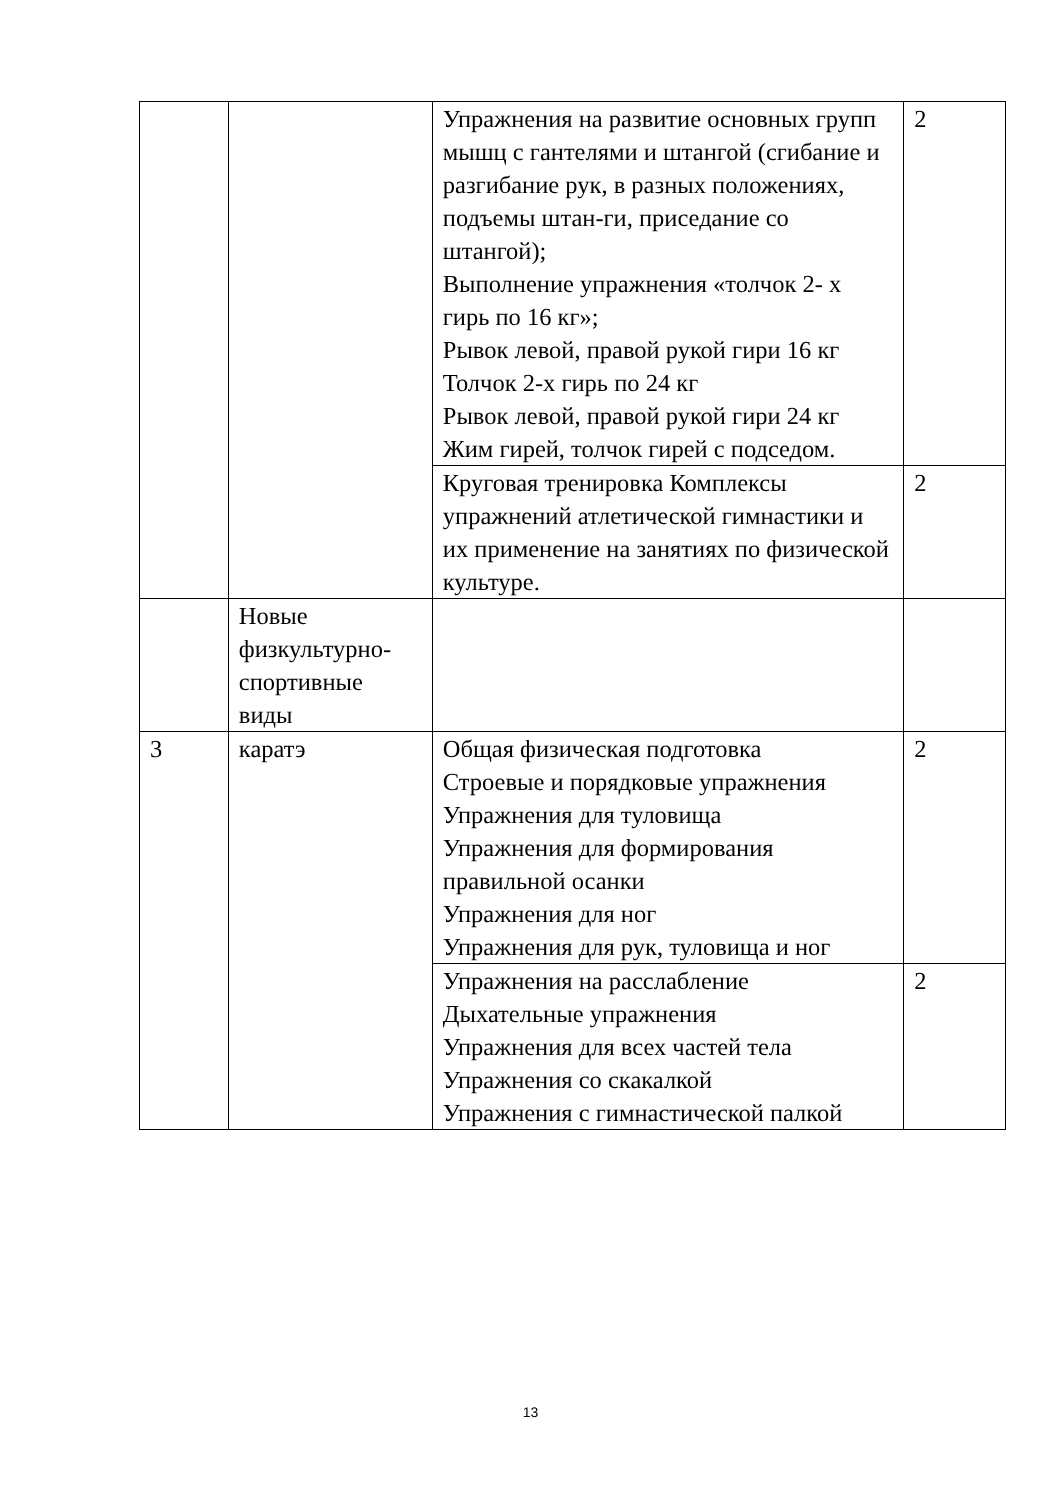| | | Упражнения на развитие основных групп мышц с гантелями и штангой (сгибание и разгибание рук, в разных положениях, подъемы штан-ги, приседание со штангой); Выполнение упражнения «толчок 2- х гирь по 16 кг»; Рывок левой, правой рукой гири 16 кг Толчок 2-х гирь по 24 кг Рывок левой, правой рукой гири 24 кг Жим гирей, толчок гирей с подседом. | 2 |
| | | Круговая тренировка Комплексы упражнений атлетической гимнастики и их применение на занятиях по физической культуре. | 2 |
| | Новые физкультурно-спортивные виды | | |
| 3 | каратэ | Общая физическая подготовка Строевые и порядковые упражнения Упражнения для туловища Упражнения для формирования правильной осанки Упражнения для ног Упражнения для рук, туловища и ног | 2 |
| | | Упражнения на расслабление Дыхательные упражнения Упражнения для всех частей тела Упражнения со скакалкой Упражнения с гимнастической палкой | 2 |
13